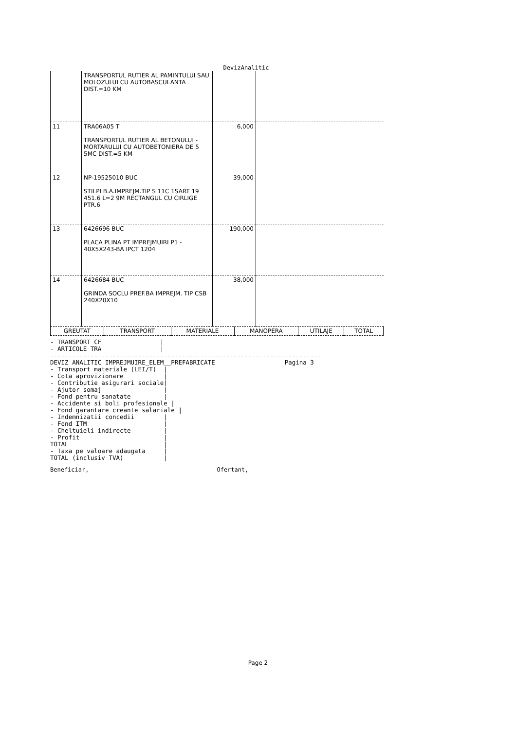DevizAnalitic
| | TRANSPORTUL RUTIER AL PAMINTULUI SAU MOLOZULUI CU AUTOBASCULANTA DIST.=10 KM | | |
| 11 | TRA06A05 T TRANSPORTUL RUTIER AL BETONULUI -MORTARULUI CU AUTOBETONIERA DE 5 5MC DIST.=5 KM | 6,000 | |
| 12 | NP-19525010 BUC STILPI B.A.IMPREJM.TIP S 11C 1SART 19 451.6 L=2 9M RECTANGUL CU CIRLIGE PTR.6 | 39,000 | |
| 13 | 6426696 BUC PLACA PLINA PT IMPREJMUIRI P1 - 40X5X243-BA IPCT 1204 | 190,000 | |
| 14 | 6426684 BUC GRINDA SOCLU PREF.BA IMPREJM. TIP CSB 240X20X10 | 38,000 | |
| GREUTAT | TRANSPORT | MATERIALE | MANOPERA | UTILAJE | TOTAL |
- TRANSPORT CF                |
- ARTICOLE TRA                |
--------------------------------------------------------------------------
DEVIZ ANALITIC IMPREJMUIRE_ELEM__PREFABRICATE                   Pagina 3
- Transport materiale (LEI/T)  |
- Cota aprovizionare           |
- Contributie asigurari sociale|
- Ajutor somaj                 |
- Fond pentru sanatate         |
- Accidente si boli profesionale |
- Fond garantare creante salariale |
- Indemnizatii concedii        |
- Fond ITM                     |
- Cheltuieli indirecte         |
- Profit                       |
TOTAL                          |
- Taxa pe valoare adaugata     |
TOTAL (inclusiv TVA)           |
Beneficiar, Ofertant,
Page 2